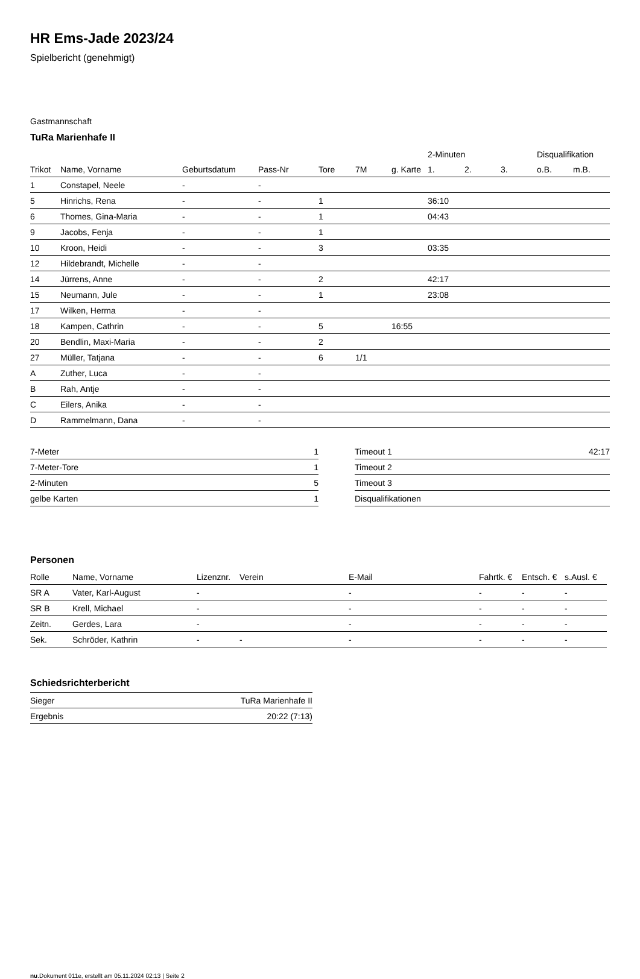HR Ems-Jade 2023/24
Spielbericht (genehmigt)
Gastmannschaft
TuRa Marienhafe II
| | | | | | | | 2-Minuten | | | Disqualifikation | |
| --- | --- | --- | --- | --- | --- | --- | --- | --- | --- | --- | --- |
| Trikot | Name, Vorname | Geburtsdatum | Pass-Nr | Tore | 7M | g. Karte | 1. | 2. | 3. | o.B. | m.B. |
| 1 | Constapel, Neele | - | - | | | | | | | | |
| 5 | Hinrichs, Rena | - | - | 1 | | | 36:10 | | | | |
| 6 | Thomes, Gina-Maria | - | - | 1 | | | 04:43 | | | | |
| 9 | Jacobs, Fenja | - | - | 1 | | | | | | | |
| 10 | Kroon, Heidi | - | - | 3 | | | 03:35 | | | | |
| 12 | Hildebrandt, Michelle | - | - | | | | | | | | |
| 14 | Jürrens, Anne | - | - | 2 | | | 42:17 | | | | |
| 15 | Neumann, Jule | - | - | 1 | | | 23:08 | | | | |
| 17 | Wilken, Herma | - | - | | | | | | | | |
| 18 | Kampen, Cathrin | - | - | 5 | | 16:55 | | | | | |
| 20 | Bendlin, Maxi-Maria | - | - | 2 | | | | | | | |
| 27 | Müller, Tatjana | - | - | 6 | 1/1 | | | | | | |
| A | Zuther, Luca | - | - | | | | | | | | |
| B | Rah, Antje | - | - | | | | | | | | |
| C | Eilers, Anika | - | - | | | | | | | | |
| D | Rammelmann, Dana | - | - | | | | | | | | |
| 7-Meter | 1 |
| 7-Meter-Tore | 1 |
| 2-Minuten | 5 |
| gelbe Karten | 1 |
| Timeout 1 | 42:17 |
| Timeout 2 | |
| Timeout 3 | |
| Disqualifikationen | |
Personen
| Rolle | Name, Vorname | Lizenznr. | Verein | E-Mail | Fahrtk. € | Entsch. € | s.Ausl. € |
| --- | --- | --- | --- | --- | --- | --- | --- |
| SR A | Vater, Karl-August | - | | - | - | - | - |
| SR B | Krell, Michael | - | | - | - | - | - |
| Zeitn. | Gerdes, Lara | - | | - | - | - | - |
| Sek. | Schröder, Kathrin | - | - | - | - | - | - |
Schiedsrichterbericht
| Sieger | TuRa Marienhafe II |
| Ergebnis | 20:22 (7:13) |
nu.Dokument 011e, erstellt am 05.11.2024 02:13 | Seite 2